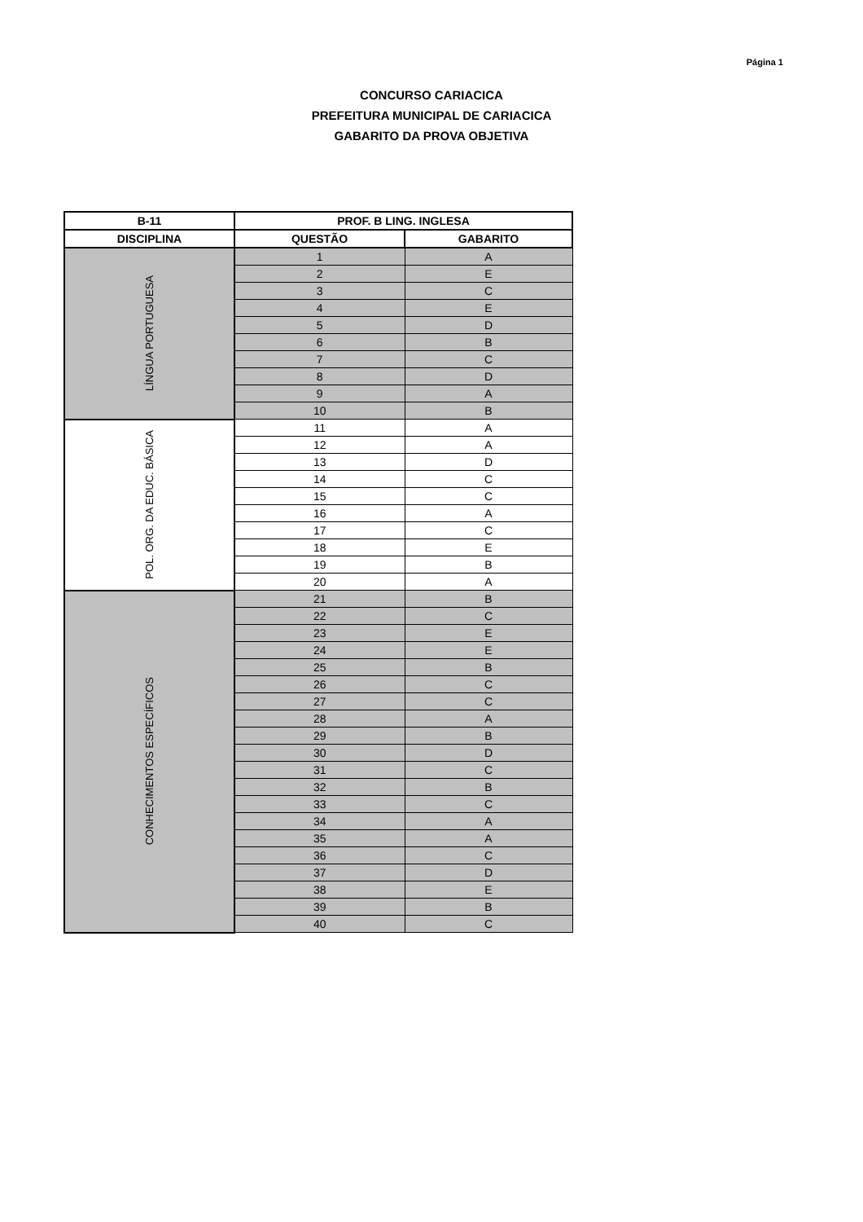Página 1
CONCURSO CARIACICA
PREFEITURA MUNICIPAL DE CARIACICA
GABARITO DA PROVA OBJETIVA
| B-11 | PROF. B LING. INGLESA | |
| --- | --- | --- |
| DISCIPLINA | QUESTÃO | GABARITO |
| LÍNGUA PORTUGUESA | 1 | A |
| | 2 | E |
| | 3 | C |
| | 4 | E |
| | 5 | D |
| | 6 | B |
| | 7 | C |
| | 8 | D |
| | 9 | A |
| | 10 | B |
| POL. ORG. DA EDUC. BÁSICA | 11 | A |
| | 12 | A |
| | 13 | D |
| | 14 | C |
| | 15 | C |
| | 16 | A |
| | 17 | C |
| | 18 | E |
| | 19 | B |
| | 20 | A |
| CONHECIMENTOS ESPECÍFICOS | 21 | B |
| | 22 | C |
| | 23 | E |
| | 24 | E |
| | 25 | B |
| | 26 | C |
| | 27 | C |
| | 28 | A |
| | 29 | B |
| | 30 | D |
| | 31 | C |
| | 32 | B |
| | 33 | C |
| | 34 | A |
| | 35 | A |
| | 36 | C |
| | 37 | D |
| | 38 | E |
| | 39 | B |
| | 40 | C |